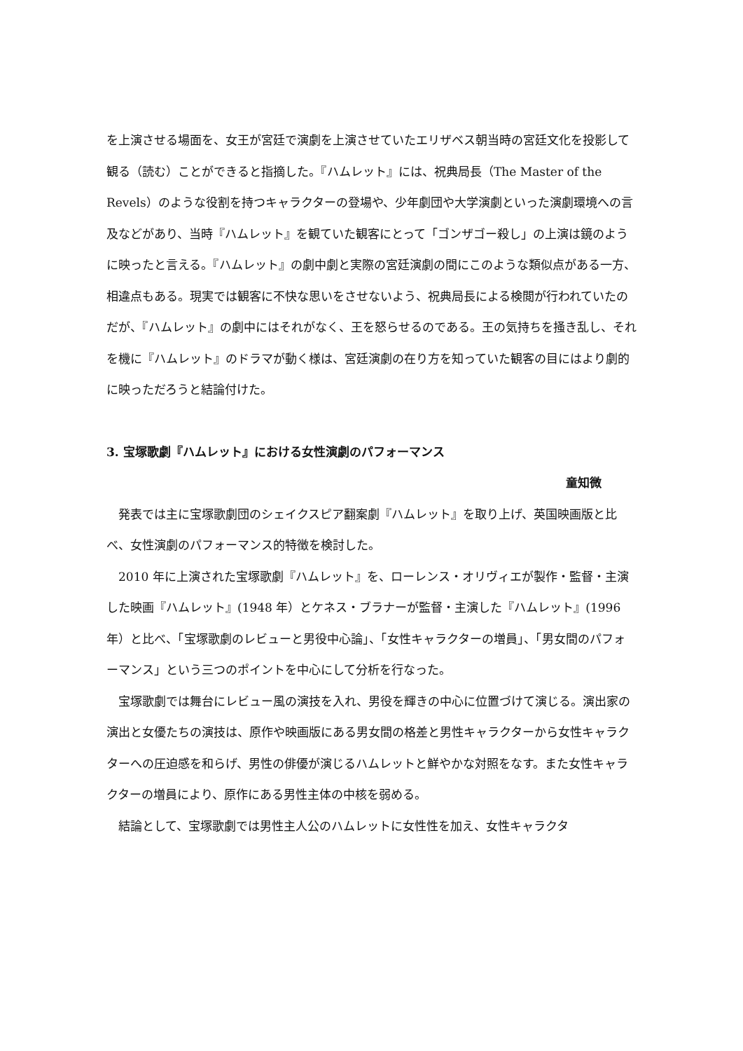を上演させる場面を、女王が宮廷で演劇を上演させていたエリザベス朝当時の宮廷文化を投影して観る（読む）ことができると指摘した。『ハムレット』には、祝典局長（The Master of the Revels）のような役割を持つキャラクターの登場や、少年劇団や大学演劇といった演劇環境への言及などがあり、当時『ハムレット』を観ていた観客にとって「ゴンザゴー殺し」の上演は鏡のように映ったと言える。『ハムレット』の劇中劇と実際の宮廷演劇の間にこのような類似点がある一方、相違点もある。現実では観客に不快な思いをさせないよう、祝典局長による検閲が行われていたのだが、『ハムレット』の劇中にはそれがなく、王を怒らせるのである。王の気持ちを掻き乱し、それを機に『ハムレット』のドラマが動く様は、宮廷演劇の在り方を知っていた観客の目にはより劇的に映っただろうと結論付けた。
3. 宝塚歌劇『ハムレット』における女性演劇のパフォーマンス
童知微
発表では主に宝塚歌劇団のシェイクスピア翻案劇『ハムレット』を取り上げ、英国映画版と比べ、女性演劇のパフォーマンス的特徴を検討した。
2010 年に上演された宝塚歌劇『ハムレット』を、ローレンス・オリヴィエが製作・監督・主演した映画『ハムレット』(1948 年）とケネス・ブラナーが監督・主演した『ハムレット』(1996 年）と比べ、「宝塚歌劇のレビューと男役中心論」、「女性キャラクターの増員」、「男女間のパフォーマンス」という三つのポイントを中心にして分析を行なった。
宝塚歌劇では舞台にレビュー風の演技を入れ、男役を輝きの中心に位置づけて演じる。演出家の演出と女優たちの演技は、原作や映画版にある男女間の格差と男性キャラクターから女性キャラクターへの圧迫感を和らげ、男性の俳優が演じるハムレットと鮮やかな対照をなす。また女性キャラクターの増員により、原作にある男性主体の中核を弱める。
結論として、宝塚歌劇では男性主人公のハムレットに女性性を加え、女性キャラクタ